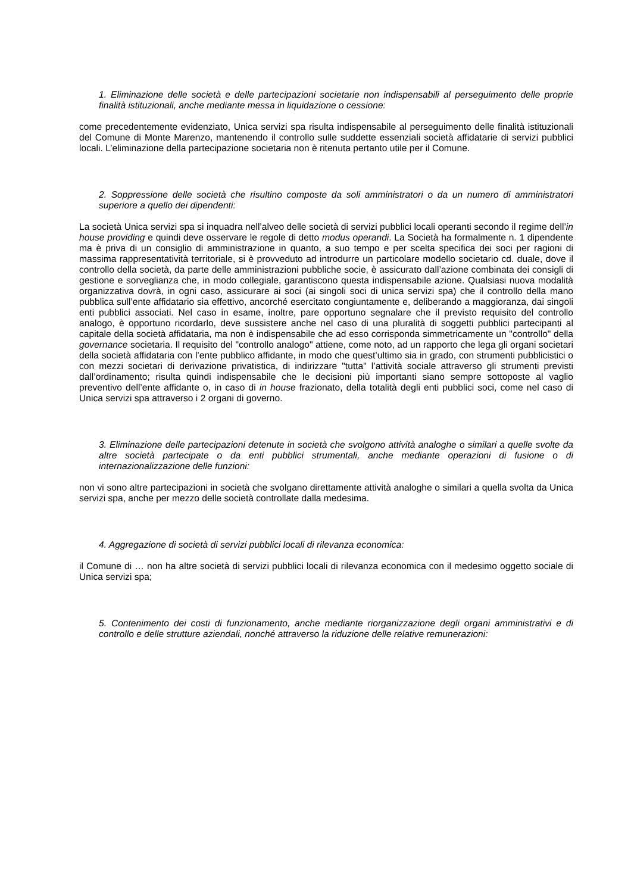1. Eliminazione delle società e delle partecipazioni societarie non indispensabili al perseguimento delle proprie finalità istituzionali, anche mediante messa in liquidazione o cessione:
come precedentemente evidenziato, Unica servizi spa risulta indispensabile al perseguimento delle finalità istituzionali del Comune di Monte Marenzo, mantenendo il controllo sulle suddette essenziali società affidatarie di servizi pubblici locali. L’eliminazione della partecipazione societaria non è ritenuta pertanto utile per il Comune.
2. Soppressione delle società che risultino composte da soli amministratori o da un numero di amministratori superiore a quello dei dipendenti:
La società Unica servizi spa si inquadra nell’alveo delle società di servizi pubblici locali operanti secondo il regime dell’in house providing e quindi deve osservare le regole di detto modus operandi. La Società ha formalmente n. 1 dipendente ma è priva di un consiglio di amministrazione in quanto, a suo tempo e per scelta specifica dei soci per ragioni di massima rappresentatività territoriale, si è provveduto ad introdurre un particolare modello societario cd. duale, dove il controllo della società, da parte delle amministrazioni pubbliche socie, è assicurato dall’azione combinata dei consigli di gestione e sorveglianza che, in modo collegiale, garantiscono questa indispensabile azione. Qualsiasi nuova modalità organizzativa dovrà, in ogni caso, assicurare ai soci (ai singoli soci di unica servizi spa) che il controllo della mano pubblica sull’ente affidatario sia effettivo, ancorché esercitato congiuntamente e, deliberando a maggioranza, dai singoli enti pubblici associati. Nel caso in esame, inoltre, pare opportuno segnalare che il previsto requisito del controllo analogo, è opportuno ricordarlo, deve sussistere anche nel caso di una pluralità di soggetti pubblici partecipanti al capitale della società affidataria, ma non è indispensabile che ad esso corrisponda simmetricamente un "controllo" della governance societaria. Il requisito del "controllo analogo" attiene, come noto, ad un rapporto che lega gli organi societari della società affidataria con l’ente pubblico affidante, in modo che quest’ultimo sia in grado, con strumenti pubblicistici o con mezzi societari di derivazione privatistica, di indirizzare "tutta" l’attività sociale attraverso gli strumenti previsti dall’ordinamento; risulta quindi indispensabile che le decisioni più importanti siano sempre sottoposte al vaglio preventivo dell’ente affidante o, in caso di in house frazionato, della totalità degli enti pubblici soci, come nel caso di Unica servizi spa attraverso i 2 organi di governo.
3. Eliminazione delle partecipazioni detenute in società che svolgono attività analoghe o similari a quelle svolte da altre società partecipate o da enti pubblici strumentali, anche mediante operazioni di fusione o di internazionalizzazione delle funzioni:
non vi sono altre partecipazioni in società che svolgano direttamente attività analoghe o similari a quella svolta da Unica servizi spa, anche per mezzo delle società controllate dalla medesima.
4. Aggregazione di società di servizi pubblici locali di rilevanza economica:
il Comune di … non ha altre società di servizi pubblici locali di rilevanza economica con il medesimo oggetto sociale di Unica servizi spa;
5. Contenimento dei costi di funzionamento, anche mediante riorganizzazione degli organi amministrativi e di controllo e delle strutture aziendali, nonché attraverso la riduzione delle relative remunerazioni: